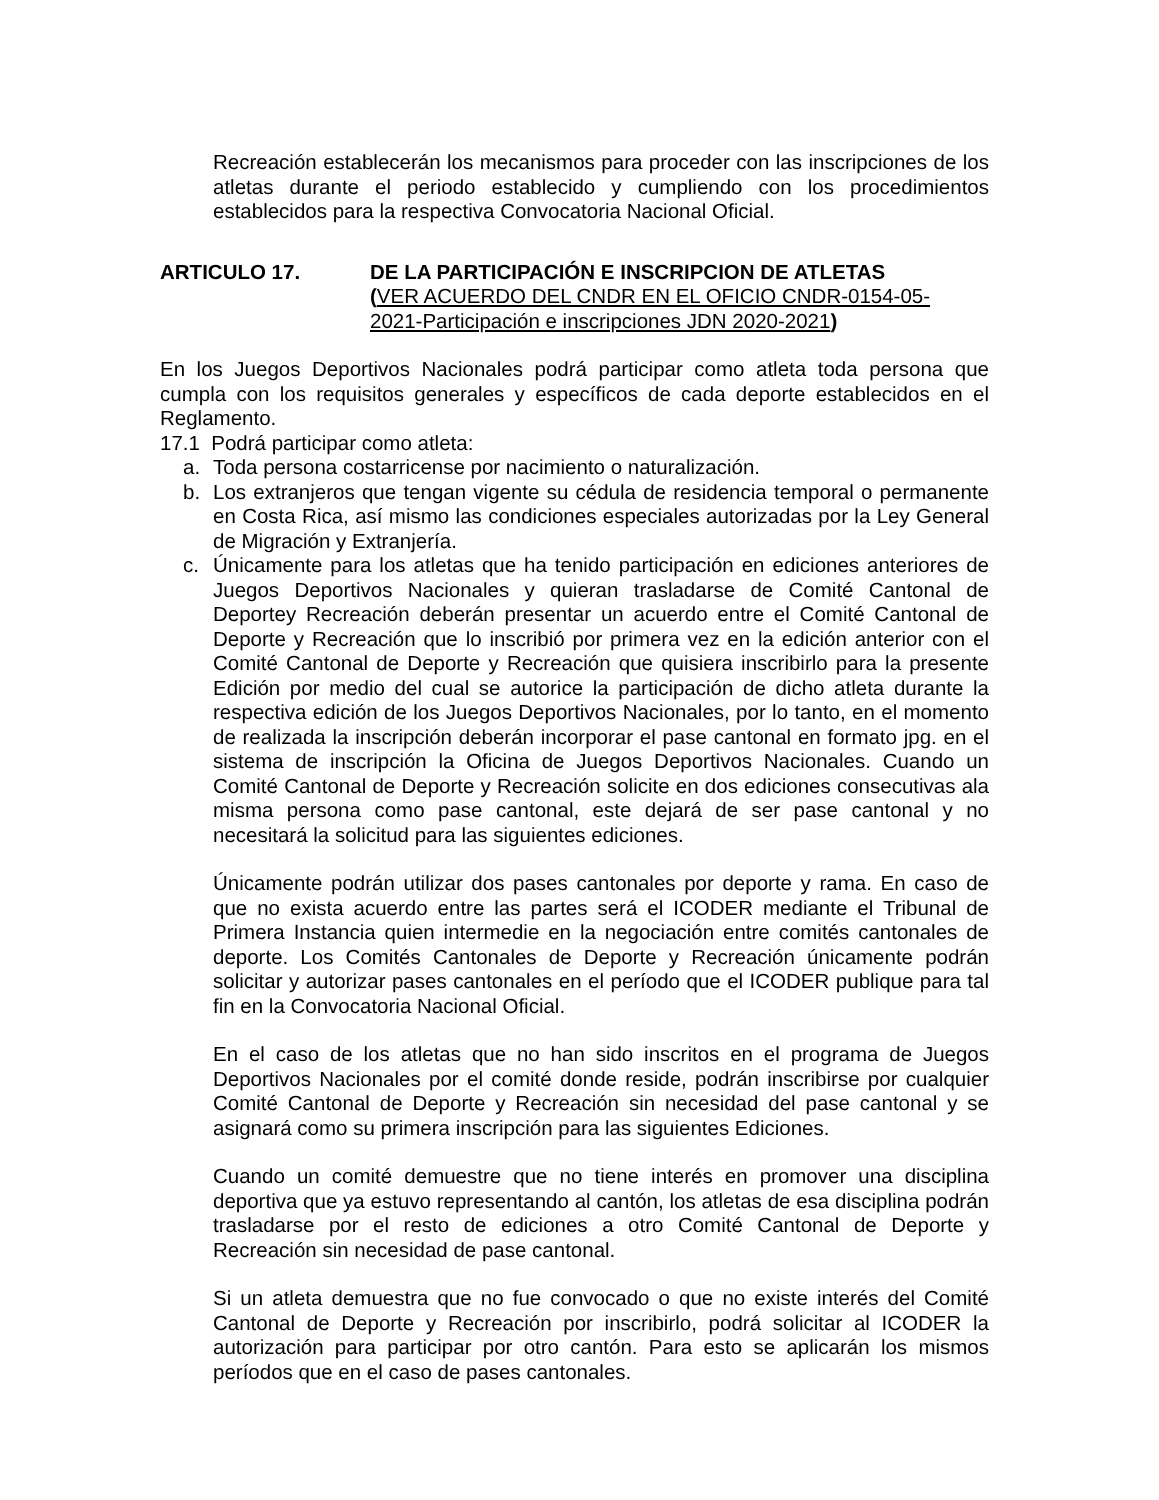Recreación establecerán los mecanismos para proceder con las inscripciones de los atletas durante el periodo establecido y cumpliendo con los procedimientos establecidos para la respectiva Convocatoria Nacional Oficial.
ARTICULO 17. DE LA PARTICIPACIÓN E INSCRIPCION DE ATLETAS
(VER ACUERDO DEL CNDR EN EL OFICIO CNDR-0154-05-2021-Participación e inscripciones JDN 2020-2021)
En los Juegos Deportivos Nacionales podrá participar como atleta toda persona que cumpla con los requisitos generales y específicos de cada deporte establecidos en el Reglamento.
17.1 Podrá participar como atleta:
a. Toda persona costarricense por nacimiento o naturalización.
b. Los extranjeros que tengan vigente su cédula de residencia temporal o permanente en Costa Rica, así mismo las condiciones especiales autorizadas por la Ley General de Migración y Extranjería.
c. Únicamente para los atletas que ha tenido participación en ediciones anteriores de Juegos Deportivos Nacionales y quieran trasladarse de Comité Cantonal de Deportey Recreación deberán presentar un acuerdo entre el Comité Cantonal de Deporte y Recreación que lo inscribió por primera vez en la edición anterior con el Comité Cantonal de Deporte y Recreación que quisiera inscribirlo para la presente Edición por medio del cual se autorice la participación de dicho atleta durante la respectiva edición de los Juegos Deportivos Nacionales, por lo tanto, en el momento de realizada la inscripción deberán incorporar el pase cantonal en formato jpg. en el sistema de inscripción la Oficina de Juegos Deportivos Nacionales. Cuando un Comité Cantonal de Deporte y Recreación solicite en dos ediciones consecutivas ala misma persona como pase cantonal, este dejará de ser pase cantonal y no necesitará la solicitud para las siguientes ediciones.
Únicamente podrán utilizar dos pases cantonales por deporte y rama. En caso de que no exista acuerdo entre las partes será el ICODER mediante el Tribunal de Primera Instancia quien intermedie en la negociación entre comités cantonales de deporte. Los Comités Cantonales de Deporte y Recreación únicamente podrán solicitar y autorizar pases cantonales en el período que el ICODER publique para tal fin en la Convocatoria Nacional Oficial.
En el caso de los atletas que no han sido inscritos en el programa de Juegos Deportivos Nacionales por el comité donde reside, podrán inscribirse por cualquier Comité Cantonal de Deporte y Recreación sin necesidad del pase cantonal y se asignará como su primera inscripción para las siguientes Ediciones.
Cuando un comité demuestre que no tiene interés en promover una disciplina deportiva que ya estuvo representando al cantón, los atletas de esa disciplina podrán trasladarse por el resto de ediciones a otro Comité Cantonal de Deporte y Recreación sin necesidad de pase cantonal.
Si un atleta demuestra que no fue convocado o que no existe interés del Comité Cantonal de Deporte y Recreación por inscribirlo, podrá solicitar al ICODER la autorización para participar por otro cantón. Para esto se aplicarán los mismos períodos que en el caso de pases cantonales.